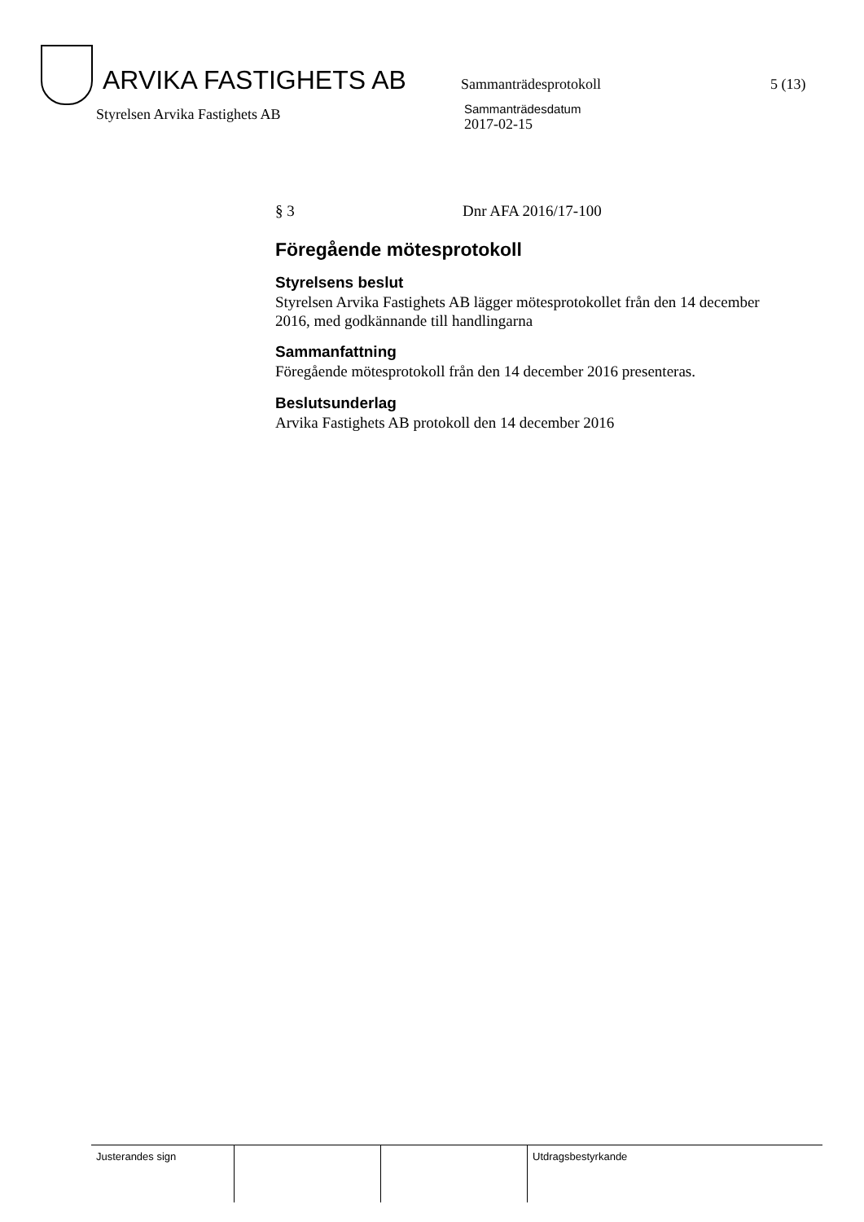ARVIKA FASTIGHETS AB
Sammanträdesprotokoll 5 (13)
Styrelsen Arvika Fastighets AB
Sammanträdesdatum
2017-02-15
§ 3 Dnr AFA 2016/17-100
Föregående mötesprotokoll
Styrelsens beslut
Styrelsen Arvika Fastighets AB lägger mötesprotokollet från den 14 december 2016, med godkännande till handlingarna
Sammanfattning
Föregående mötesprotokoll från den 14 december 2016 presenteras.
Beslutsunderlag
Arvika Fastighets AB protokoll den 14 december 2016
Justerandes sign Utdragsbestyrkande